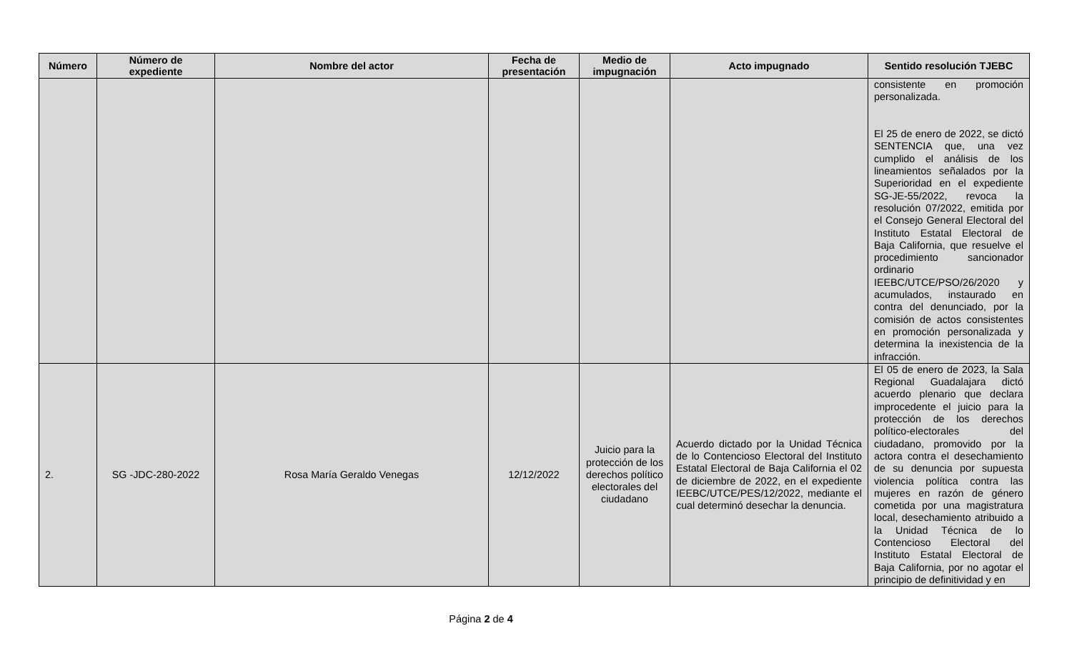| Número | Número de expediente | Nombre del actor | Fecha de presentación | Medio de impugnación | Acto impugnado | Sentido resolución TJEBC |
| --- | --- | --- | --- | --- | --- | --- |
| | | | | | | consistente en promoción personalizada. El 25 de enero de 2022, se dictó SENTENCIA que, una vez cumplido el análisis de los lineamientos señalados por la Superioridad en el expediente SG-JE-55/2022, revoca la resolución 07/2022, emitida por el Consejo General Electoral del Instituto Estatal Electoral de Baja California, que resuelve el procedimiento sancionador ordinario IEEBC/UTCE/PSO/26/2020 y acumulados, instaurado en contra del denunciado, por la comisión de actos consistentes en promoción personalizada y determina la inexistencia de la infracción. |
| 2. | SG -JDC-280-2022 | Rosa María Geraldo Venegas | 12/12/2022 | Juicio para la protección de los derechos político electorales del ciudadano | Acuerdo dictado por la Unidad Técnica de lo Contencioso Electoral del Instituto Estatal Electoral de Baja California el 02 de diciembre de 2022, en el expediente IEEBC/UTCE/PES/12/2022, mediante el cual determinó desechar la denuncia. | El 05 de enero de 2023, la Sala Regional Guadalajara dictó acuerdo plenario que declara improcedente el juicio para la protección de los derechos político-electorales del ciudadano, promovido por la actora contra el desechamiento de su denuncia por supuesta violencia política contra las mujeres en razón de género cometida por una magistratura local, desechamiento atribuido a la Unidad Técnica de lo Contencioso Electoral del Instituto Estatal Electoral de Baja California, por no agotar el principio de definitividad y en |
Página 2 de 4